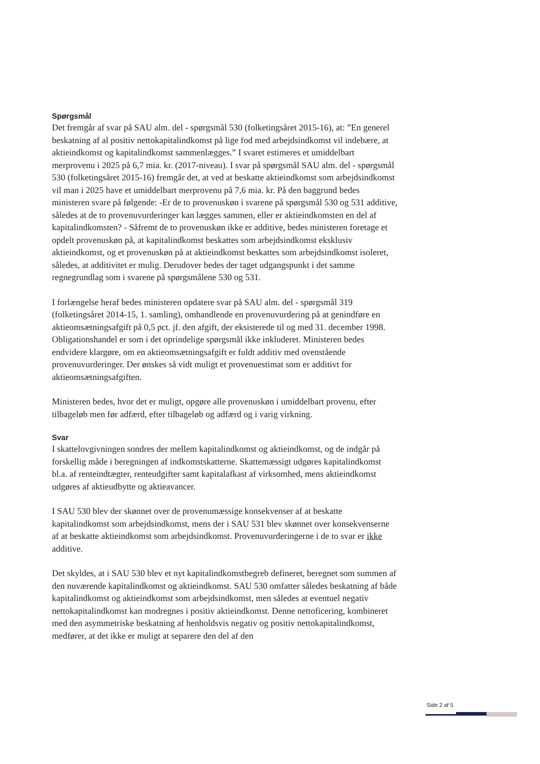Spørgsmål
Det fremgår af svar på SAU alm. del - spørgsmål 530 (folketingsåret 2015-16), at: ”En generel beskatning af al positiv nettokapitalindkomst på lige fod med arbejdsindkomst vil indebære, at aktieindkomst og kapitalindkomst sammenlægges.” I svaret estimeres et umiddelbart merprovenu i 2025 på 6,7 mia. kr. (2017-niveau). I svar på spørgsmål SAU alm. del - spørgsmål 530 (folketingsåret 2015-16) fremgår det, at ved at beskatte aktieindkomst som arbejdsindkomst vil man i 2025 have et umiddelbart merprovenu på 7,6 mia. kr. På den baggrund bedes ministeren svare på følgende: -Er de to provenuskøn i svarene på spørgsmål 530 og 531 additive, således at de to provenuvurderinger kan lægges sammen, eller er aktieindkomsten en del af kapitalindkomsten? - Såfremt de to provenuskøn ikke er additive, bedes ministeren foretage et opdelt provenuskøn på, at kapitalindkomst beskattes som arbejdsindkomst eksklusiv aktieindkomst, og et provenuskøn på at aktieindkomst beskattes som arbejdsindkomst isoleret, således, at additivitet er mulig. Derudover bedes der taget udgangspunkt i det samme regnegrundlag som i svarene på spørgsmålene 530 og 531.
I forlængelse heraf bedes ministeren opdatere svar på SAU alm. del - spørgsmål 319 (folketingsåret 2014-15, 1. samling), omhandlende en provenuvurdering på at genindføre en aktieomsætningsafgift på 0,5 pct. jf. den afgift, der eksisterede til og med 31. december 1998. Obligationshandel er som i det oprindelige spørgsmål ikke inkluderet. Ministeren bedes endvidere klargøre, om en aktieomsætningsafgift er fuldt additiv med ovenstående provenuvurderinger. Der ønskes så vidt muligt et provenuestimat som er additivt for aktieomsætningsafgiften.
Ministeren bedes, hvor det er muligt, opgøre alle provenuskøn i umiddelbart provenu, efter tilbageløb men før adfærd, efter tilbageløb og adfærd og i varig virkning.
Svar
I skattelovgivningen sondres der mellem kapitalindkomst og aktieindkomst, og de indgår på forskellig måde i beregningen af indkomstskatterne. Skattemæssigt udgøres kapitalindkomst bl.a. af renteindtægter, renteudgifter samt kapitalafkast af virksomhed, mens aktieindkomst udgøres af aktieudbytte og aktieavancer.
I SAU 530 blev der skønnet over de provenumæssige konsekvenser af at beskatte kapitalindkomst som arbejdsindkomst, mens der i SAU 531 blev skønnet over konsekvenserne af at beskatte aktieindkomst som arbejdsindkomst. Provenuvurderingerne i de to svar er ikke additive.
Det skyldes, at i SAU 530 blev et nyt kapitalindkomstbegreb defineret, beregnet som summen af den nuværende kapitalindkomst og aktieindkomst. SAU 530 omfatter således beskatning af både kapitalindkomst og aktieindkomst som arbejdsindkomst, men således at eventuel negativ nettokapitalindkomst kan modregnes i positiv aktieindkomst. Denne nettoficering, kombineret med den asymmetriske beskatning af henholdsvis negativ og positiv nettokapitalindkomst, medfører, at det ikke er muligt at separere den del af den
Side 2 af 5